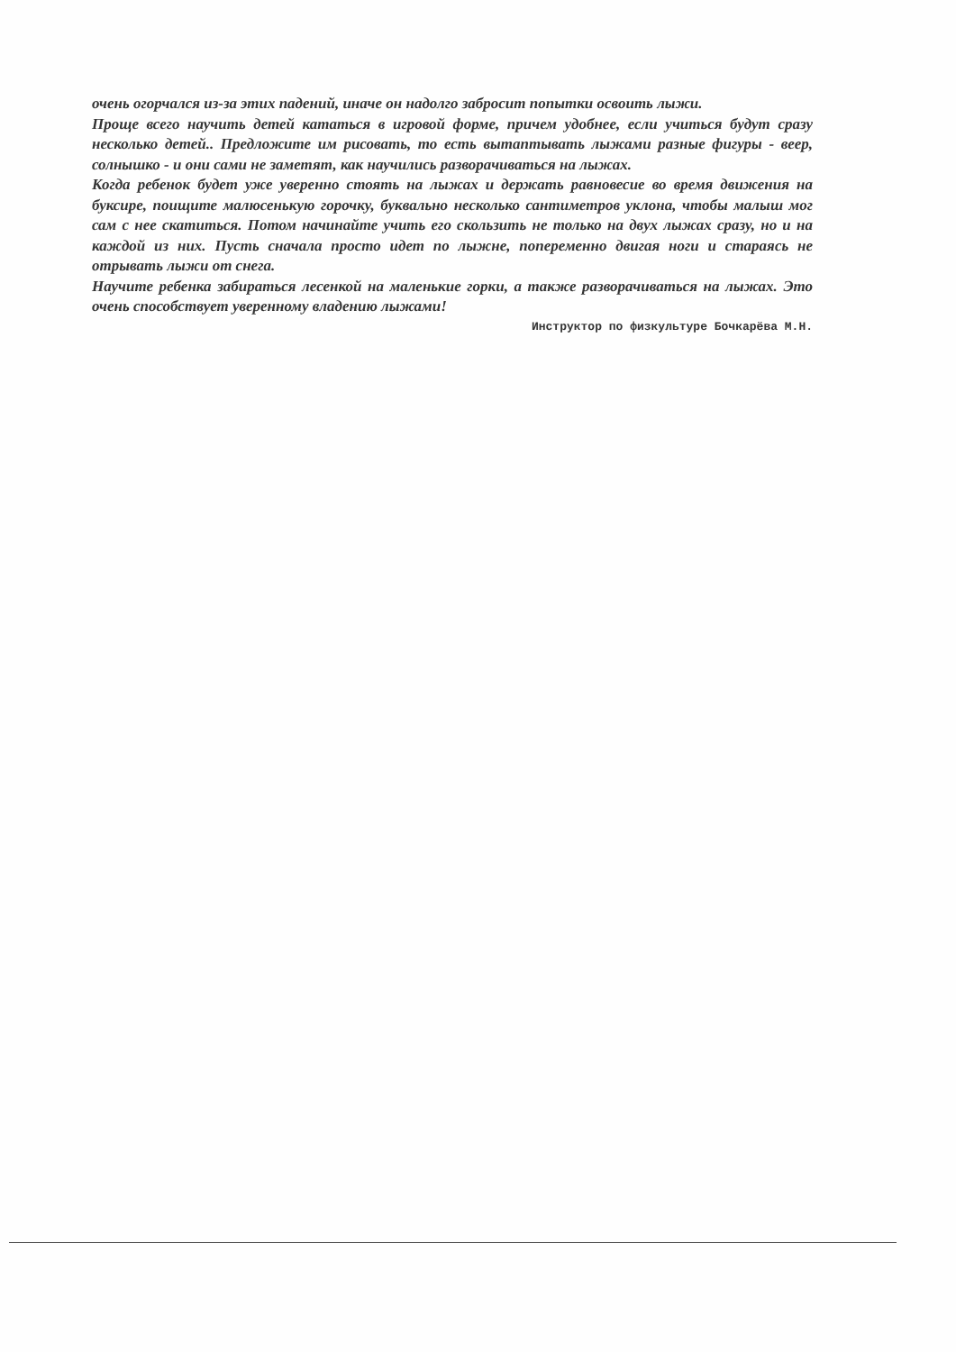очень огорчался из-за этих падений, иначе он надолго забросит попытки освоить лыжи.
Проще всего научить детей кататься в игровой форме, причем удобнее, если учиться будут сразу несколько детей.. Предложите им рисовать, то есть вытаптывать лыжами разные фигуры - веер, солнышко - и они сами не заметят, как научились разворачиваться на лыжах.
Когда ребенок будет уже уверенно стоять на лыжах и держать равновесие во время движения на буксире, поищите малюсенькую горочку, буквально несколько сантиметров уклона, чтобы малыш мог сам с нее скатиться. Потом начинайте учить его скользить не только на двух лыжах сразу, но и на каждой из них. Пусть сначала просто идет по лыжне, попеременно двигая ноги и стараясь не отрывать лыжи от снега.
Научите ребенка забираться лесенкой на маленькие горки, а также разворачиваться на лыжах. Это очень способствует уверенному владению лыжами!
Инструктор по физкультуре Бочкарёва М.Н.